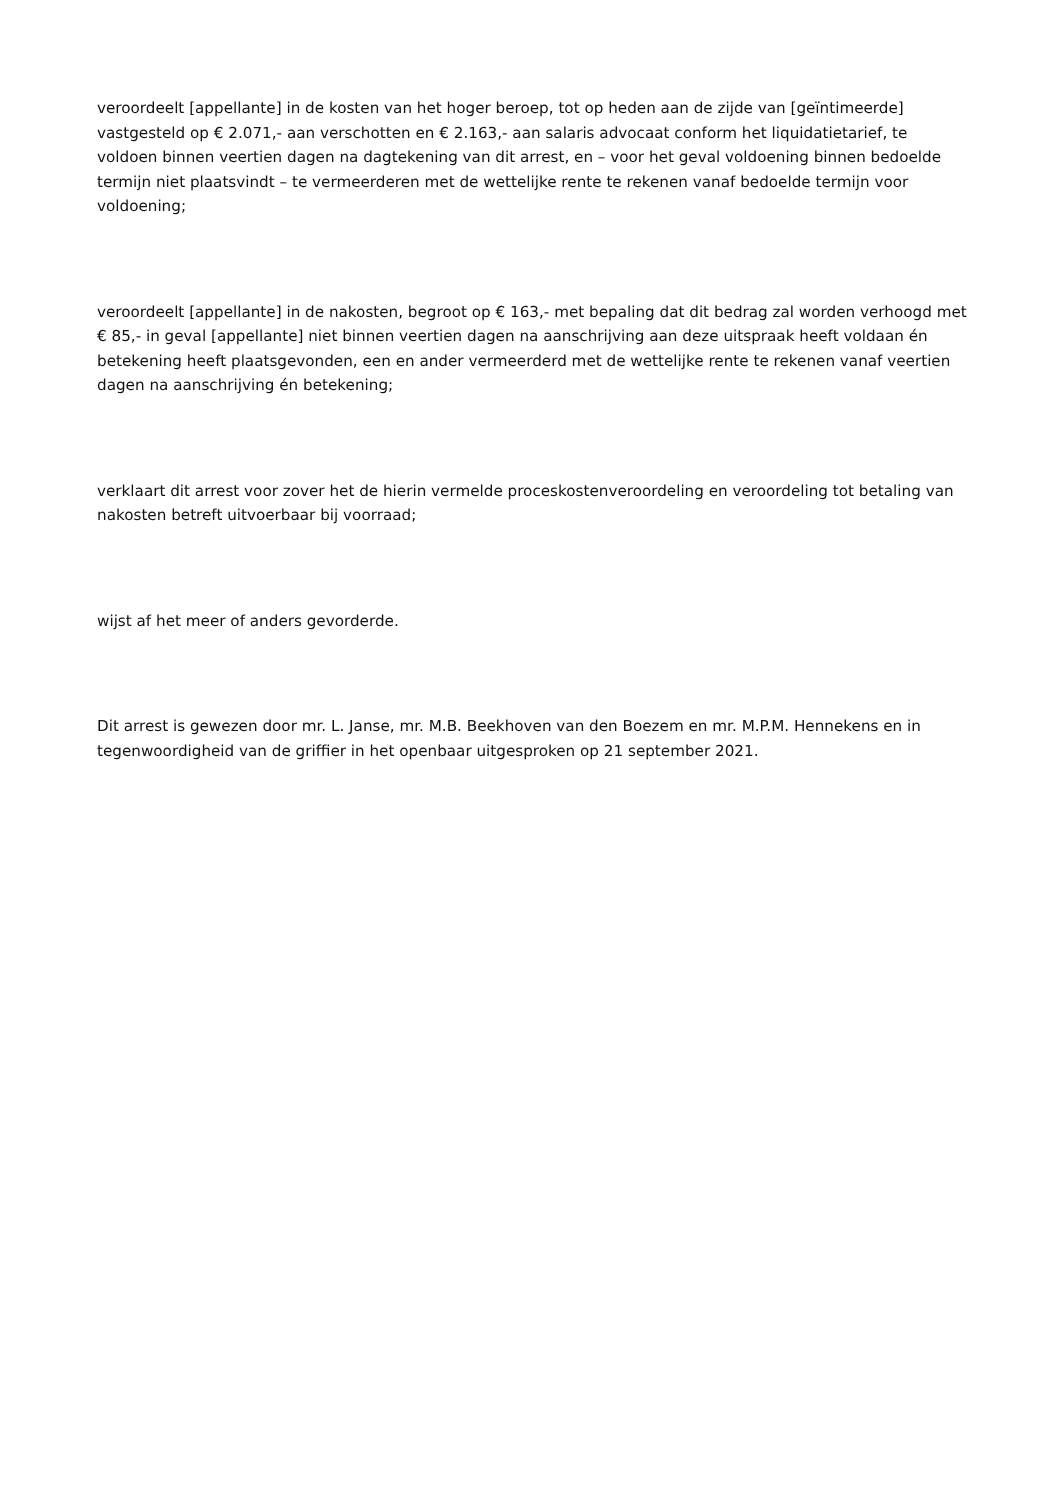veroordeelt [appellante] in de kosten van het hoger beroep, tot op heden aan de zijde van [geïntimeerde] vastgesteld op € 2.071,- aan verschotten en € 2.163,- aan salaris advocaat conform het liquidatietarief, te voldoen binnen veertien dagen na dagtekening van dit arrest, en – voor het geval voldoening binnen bedoelde termijn niet plaatsvindt – te vermeerderen met de wettelijke rente te rekenen vanaf bedoelde termijn voor voldoening;
veroordeelt [appellante] in de nakosten, begroot op € 163,- met bepaling dat dit bedrag zal worden verhoogd met € 85,- in geval [appellante] niet binnen veertien dagen na aanschrijving aan deze uitspraak heeft voldaan én betekening heeft plaatsgevonden, een en ander vermeerderd met de wettelijke rente te rekenen vanaf veertien dagen na aanschrijving én betekening;
verklaart dit arrest voor zover het de hierin vermelde proceskostenveroordeling en veroordeling tot betaling van nakosten betreft uitvoerbaar bij voorraad;
wijst af het meer of anders gevorderde.
Dit arrest is gewezen door mr. L. Janse, mr. M.B. Beekhoven van den Boezem en mr. M.P.M. Hennekens en in tegenwoordigheid van de griffier in het openbaar uitgesproken op 21 september 2021.